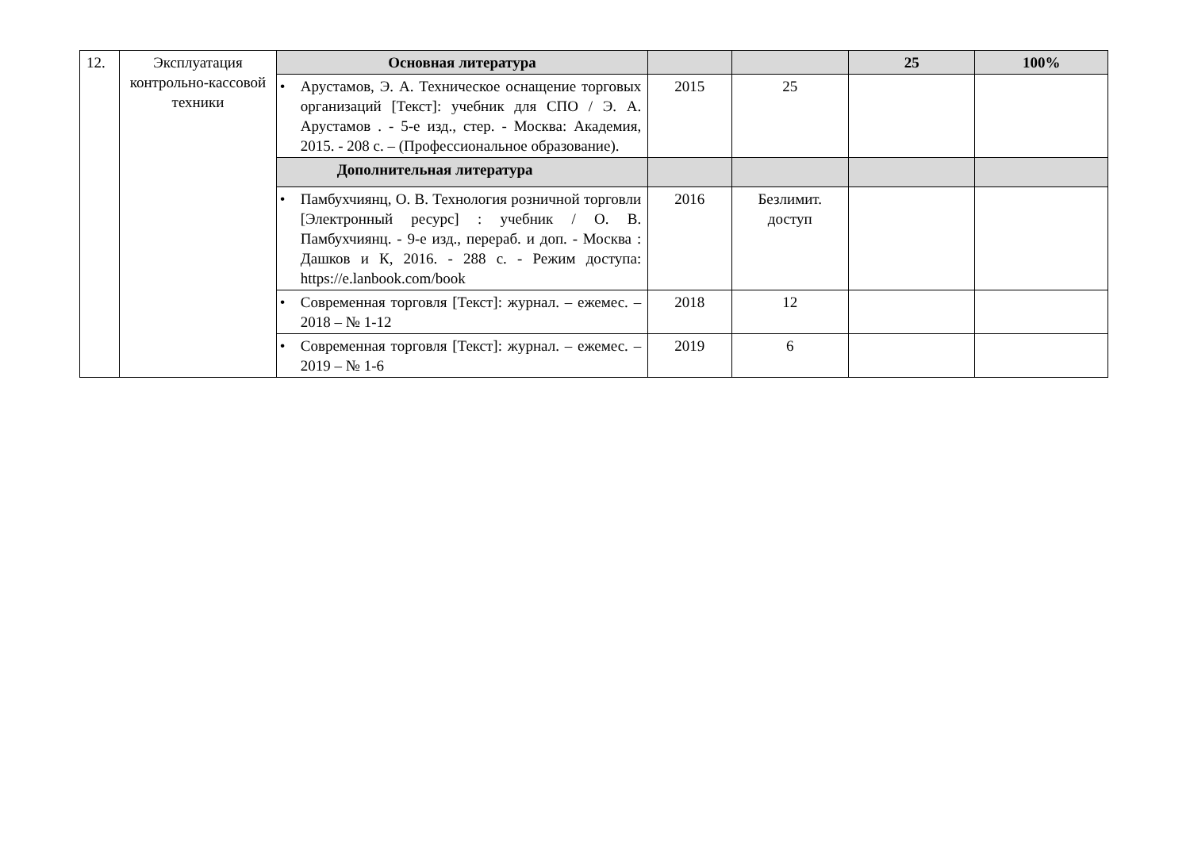| 12. | Эксплуатация контрольно-кассовой техники | Основная литература | | | 25 | 100% |
| | | • Арустамов, Э. А. Техническое оснащение торговых организаций [Текст]: учебник для СПО / Э. А. Арустамов . - 5-е изд., стер. - Москва: Академия, 2015. - 208 с. – (Профессиональное образование). | 2015 | 25 | | |
| | | Дополнительная литература | | | | |
| | | • Памбухчиянц, О. В. Технология розничной торговли [Электронный ресурс] : учебник / О. В. Памбухчиянц. - 9-е изд., перераб. и доп. - Москва : Дашков и К, 2016. - 288 с. - Режим доступа: https://e.lanbook.com/book | 2016 | Безлимит. доступ | | |
| | | • Современная торговля [Текст]: журнал. – ежемес. – 2018 – № 1-12 | 2018 | 12 | | |
| | | • Современная торговля [Текст]: журнал. – ежемес. – 2019 – № 1-6 | 2019 | 6 | | |